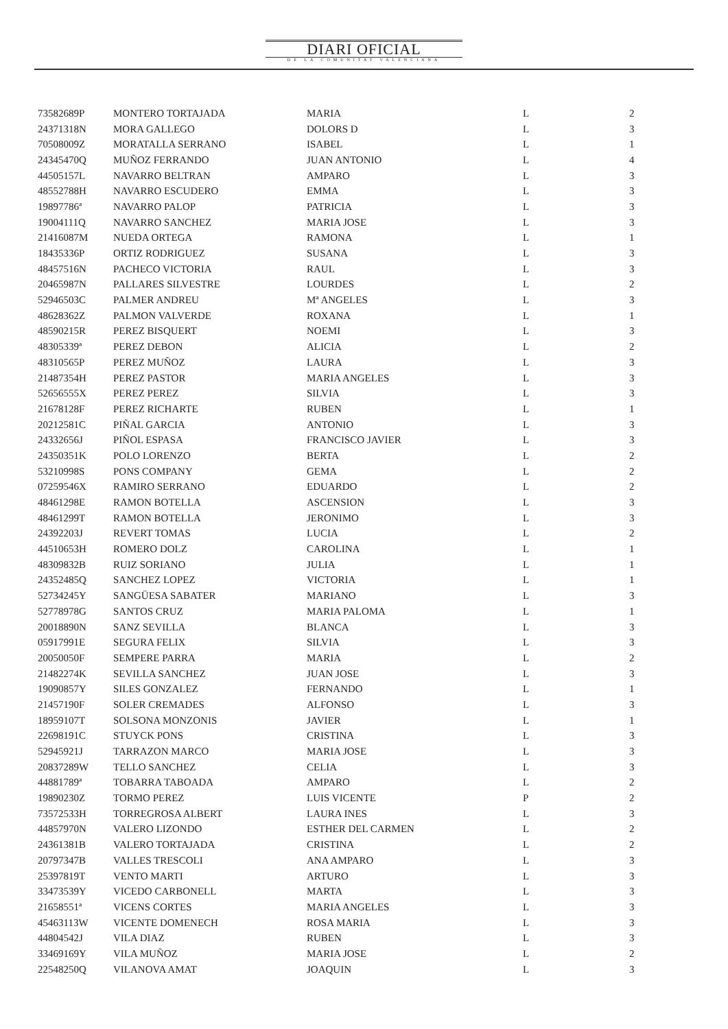DIARI OFICIAL
DE LA COMUNITAT VALENCIANA
| 73582689P | MONTERO TORTAJADA | MARIA | L | 2 |
| 24371318N | MORA GALLEGO | DOLORS D | L | 3 |
| 70508009Z | MORATALLA SERRANO | ISABEL | L | 1 |
| 24345470Q | MUÑOZ FERRANDO | JUAN ANTONIO | L | 4 |
| 44505157L | NAVARRO BELTRAN | AMPARO | L | 3 |
| 48552788H | NAVARRO ESCUDERO | EMMA | L | 3 |
| 19897786ª | NAVARRO PALOP | PATRICIA | L | 3 |
| 19004111Q | NAVARRO SANCHEZ | MARIA JOSE | L | 3 |
| 21416087M | NUEDA ORTEGA | RAMONA | L | 1 |
| 18435336P | ORTIZ RODRIGUEZ | SUSANA | L | 3 |
| 48457516N | PACHECO VICTORIA | RAUL | L | 3 |
| 20465987N | PALLARES SILVESTRE | LOURDES | L | 2 |
| 52946503C | PALMER ANDREU | Mª ANGELES | L | 3 |
| 48628362Z | PALMON VALVERDE | ROXANA | L | 1 |
| 48590215R | PEREZ BISQUERT | NOEMI | L | 3 |
| 48305339ª | PEREZ DEBON | ALICIA | L | 2 |
| 48310565P | PEREZ MUÑOZ | LAURA | L | 3 |
| 21487354H | PEREZ PASTOR | MARIA ANGELES | L | 3 |
| 52656555X | PEREZ PEREZ | SILVIA | L | 3 |
| 21678128F | PEREZ RICHARTE | RUBEN | L | 1 |
| 20212581C | PIÑAL GARCIA | ANTONIO | L | 3 |
| 24332656J | PIÑOL ESPASA | FRANCISCO JAVIER | L | 3 |
| 24350351K | POLO LORENZO | BERTA | L | 2 |
| 53210998S | PONS COMPANY | GEMA | L | 2 |
| 07259546X | RAMIRO SERRANO | EDUARDO | L | 2 |
| 48461298E | RAMON BOTELLA | ASCENSION | L | 3 |
| 48461299T | RAMON BOTELLA | JERONIMO | L | 3 |
| 24392203J | REVERT TOMAS | LUCIA | L | 2 |
| 44510653H | ROMERO DOLZ | CAROLINA | L | 1 |
| 48309832B | RUIZ SORIANO | JULIA | L | 1 |
| 24352485Q | SANCHEZ LOPEZ | VICTORIA | L | 1 |
| 52734245Y | SANGÜESA SABATER | MARIANO | L | 3 |
| 52778978G | SANTOS CRUZ | MARIA PALOMA | L | 1 |
| 20018890N | SANZ SEVILLA | BLANCA | L | 3 |
| 05917991E | SEGURA FELIX | SILVIA | L | 3 |
| 20050050F | SEMPERE PARRA | MARIA | L | 2 |
| 21482274K | SEVILLA SANCHEZ | JUAN JOSE | L | 3 |
| 19090857Y | SILES GONZALEZ | FERNANDO | L | 1 |
| 21457190F | SOLER CREMADES | ALFONSO | L | 3 |
| 18959107T | SOLSONA MONZONIS | JAVIER | L | 1 |
| 22698191C | STUYCK PONS | CRISTINA | L | 3 |
| 52945921J | TARRAZON MARCO | MARIA JOSE | L | 3 |
| 20837289W | TELLO SANCHEZ | CELIA | L | 3 |
| 44881789ª | TOBARRA TABOADA | AMPARO | L | 2 |
| 19890230Z | TORMO PEREZ | LUIS VICENTE | P | 2 |
| 73572533H | TORREGROSA ALBERT | LAURA INES | L | 3 |
| 44857970N | VALERO LIZONDO | ESTHER DEL CARMEN | L | 2 |
| 24361381B | VALERO TORTAJADA | CRISTINA | L | 2 |
| 20797347B | VALLES TRESCOLI | ANA AMPARO | L | 3 |
| 25397819T | VENTO MARTI | ARTURO | L | 3 |
| 33473539Y | VICEDO CARBONELL | MARTA | L | 3 |
| 21658551ª | VICENS CORTES | MARIA ANGELES | L | 3 |
| 45463113W | VICENTE DOMENECH | ROSA MARIA | L | 3 |
| 44804542J | VILA DIAZ | RUBEN | L | 3 |
| 33469169Y | VILA MUÑOZ | MARIA JOSE | L | 2 |
| 22548250Q | VILANOVA AMAT | JOAQUIN | L | 3 |